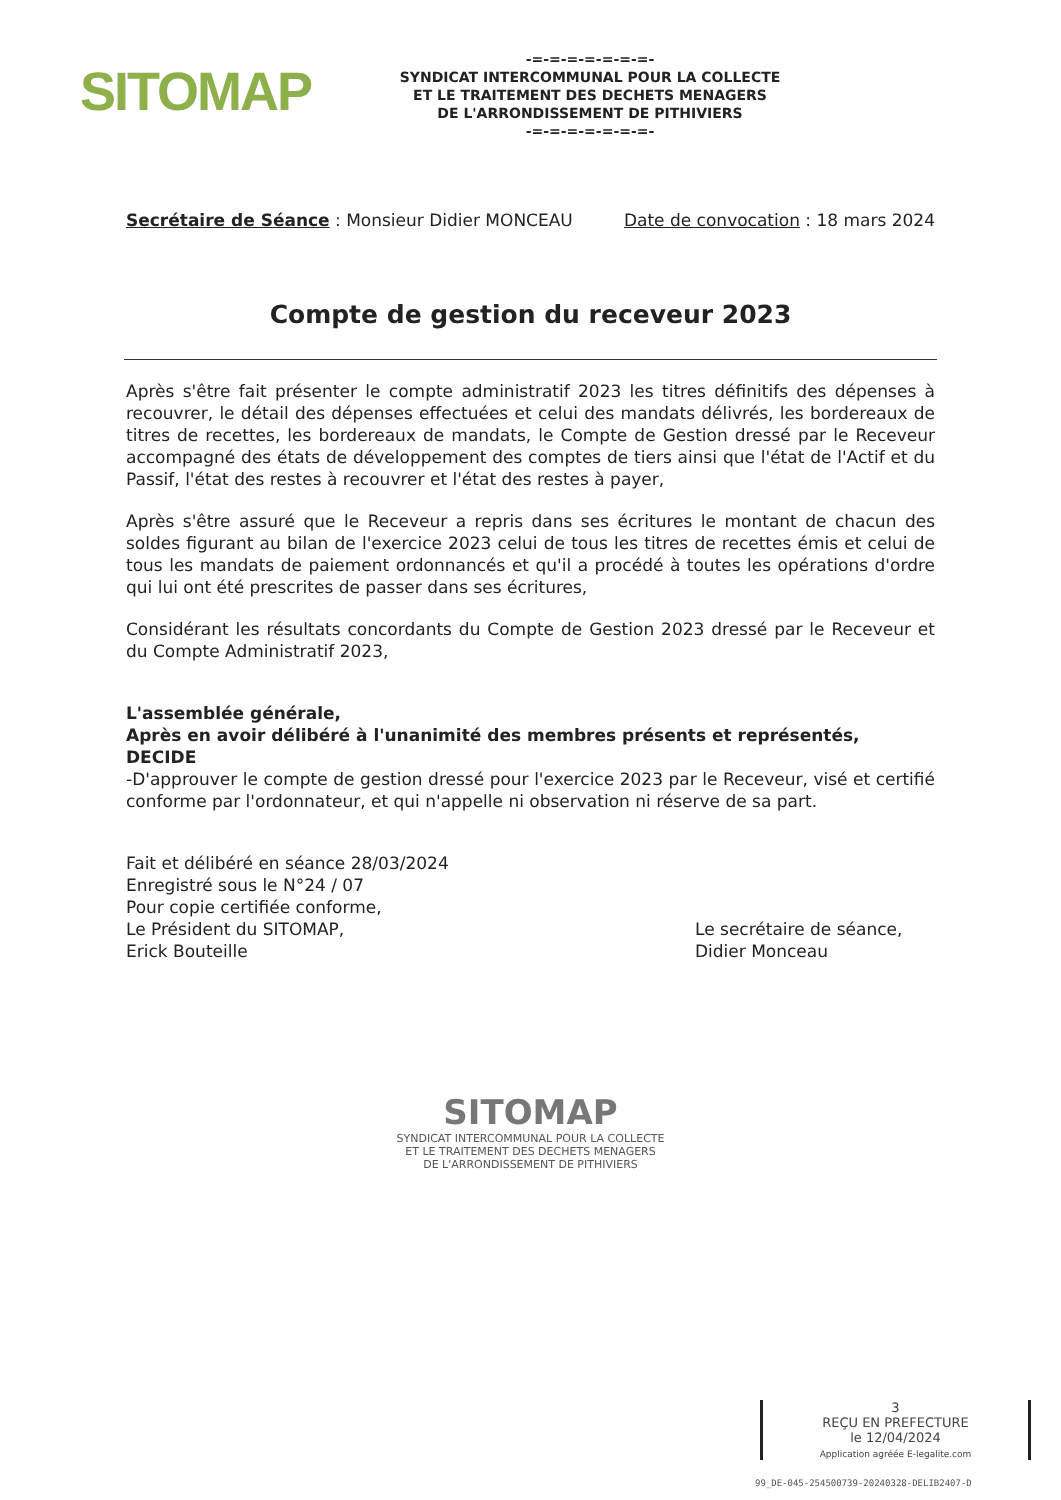SITOMAP
-=-=-=-=-=-=-=-
SYNDICAT INTERCOMMUNAL POUR LA COLLECTE
ET LE TRAITEMENT DES DECHETS MENAGERS
DE L'ARRONDISSEMENT DE PITHIVIERS
-=-=-=-=-=-=-=-
Secrétaire de Séance : Monsieur Didier MONCEAU Date de convocation : 18 mars 2024
Compte de gestion du receveur 2023
Après s'être fait présenter le compte administratif 2023 les titres définitifs des dépenses à recouvrer, le détail des dépenses effectuées et celui des mandats délivrés, les bordereaux de titres de recettes, les bordereaux de mandats, le Compte de Gestion dressé par le Receveur accompagné des états de développement des comptes de tiers ainsi que l'état de l'Actif et du Passif, l'état des restes à recouvrer et l'état des restes à payer,
Après s'être assuré que le Receveur a repris dans ses écritures le montant de chacun des soldes figurant au bilan de l'exercice 2023 celui de tous les titres de recettes émis et celui de tous les mandats de paiement ordonnancés et qu'il a procédé à toutes les opérations d'ordre qui lui ont été prescrites de passer dans ses écritures,
Considérant les résultats concordants du Compte de Gestion 2023 dressé par le Receveur et du Compte Administratif 2023,
L'assemblée générale,
Après en avoir délibéré à l'unanimité des membres présents et représentés,
DECIDE
-D'approuver le compte de gestion dressé pour l'exercice 2023 par le Receveur, visé et certifié conforme par l'ordonnateur, et qui n'appelle ni observation ni réserve de sa part.
Fait et délibéré en séance 28/03/2024
Enregistré sous le N°24 / 07
Pour copie certifiée conforme,
Le Président du SITOMAP,
Erick Bouteille
Le secrétaire de séance,
Didier Monceau
SITOMAP
SYNDICAT INTERCOMMUNAL POUR LA COLLECTE
ET LE TRAITEMENT DES DECHETS MENAGERS
DE L'ARRONDISSEMENT DE PITHIVIERS
3
REÇU EN PREFECTURE
le 12/04/2024
Application agréée E-legalite.com
99_DE-045-254500739-20240328-DELIB2407-D